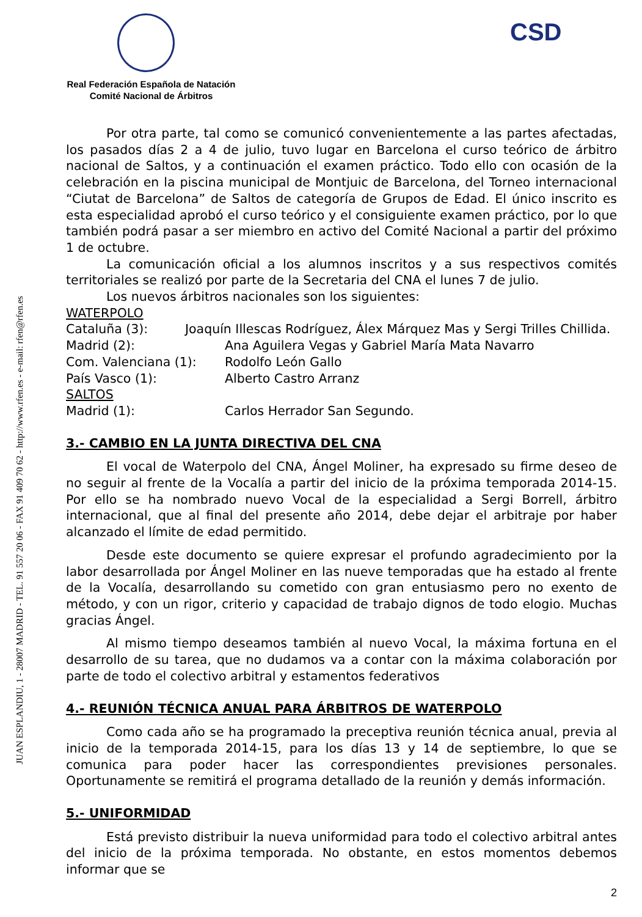JUAN ESPLANDIU, 1 - 28007 MADRID - TEL. 91 557 20 06 - FAX 91 409 70 62 - http://www.rfen.es - e-mail: rfen@rfen.es
CSD
Real Federación Española de Natación
Comité Nacional de Árbitros
Por otra parte, tal como se comunicó convenientemente a las partes afectadas, los pasados días 2 a 4 de julio, tuvo lugar en Barcelona el curso teórico de árbitro nacional de Saltos, y a continuación el examen práctico. Todo ello con ocasión de la celebración en la piscina municipal de Montjuic de Barcelona, del Torneo internacional “Ciutat de Barcelona” de Saltos de categoría de Grupos de Edad. El único inscrito es esta especialidad aprobó el curso teórico y el consiguiente examen práctico, por lo que también podrá pasar a ser miembro en activo del Comité Nacional a partir del próximo 1 de octubre.
La comunicación oficial a los alumnos inscritos y a sus respectivos comités territoriales se realizó por parte de la Secretaria del CNA el lunes 7 de julio.
Los nuevos árbitros nacionales son los siguientes:
WATERPOLO
Cataluña (3): Joaquín Illescas Rodríguez, Álex Márquez Mas y Sergi Trilles Chillida.
Madrid (2): Ana Aguilera Vegas y Gabriel María Mata Navarro
Com. Valenciana (1): Rodolfo León Gallo
País Vasco (1): Alberto Castro Arranz
SALTOS
Madrid (1): Carlos Herrador San Segundo.
3.- CAMBIO EN LA JUNTA DIRECTIVA DEL CNA
El vocal de Waterpolo del CNA, Ángel Moliner, ha expresado su firme deseo de no seguir al frente de la Vocalía a partir del inicio de la próxima temporada 2014-15. Por ello se ha nombrado nuevo Vocal de la especialidad a Sergi Borrell, árbitro internacional, que al final del presente año 2014, debe dejar el arbitraje por haber alcanzado el límite de edad permitido.
Desde este documento se quiere expresar el profundo agradecimiento por la labor desarrollada por Ángel Moliner en las nueve temporadas que ha estado al frente de la Vocalía, desarrollando su cometido con gran entusiasmo pero no exento de método, y con un rigor, criterio y capacidad de trabajo dignos de todo elogio. Muchas gracias Ángel.
Al mismo tiempo deseamos también al nuevo Vocal, la máxima fortuna en el desarrollo de su tarea, que no dudamos va a contar con la máxima colaboración por parte de todo el colectivo arbitral y estamentos federativos
4.- REUNIÓN TÉCNICA ANUAL PARA ÁRBITROS DE WATERPOLO
Como cada año se ha programado la preceptiva reunión técnica anual, previa al inicio de la temporada 2014-15, para los días 13 y 14 de septiembre, lo que se comunica para poder hacer las correspondientes previsiones personales. Oportunamente se remitirá el programa detallado de la reunión y demás información.
5.- UNIFORMIDAD
Está previsto distribuir la nueva uniformidad para todo el colectivo arbitral antes del inicio de la próxima temporada. No obstante, en estos momentos debemos informar que se
2